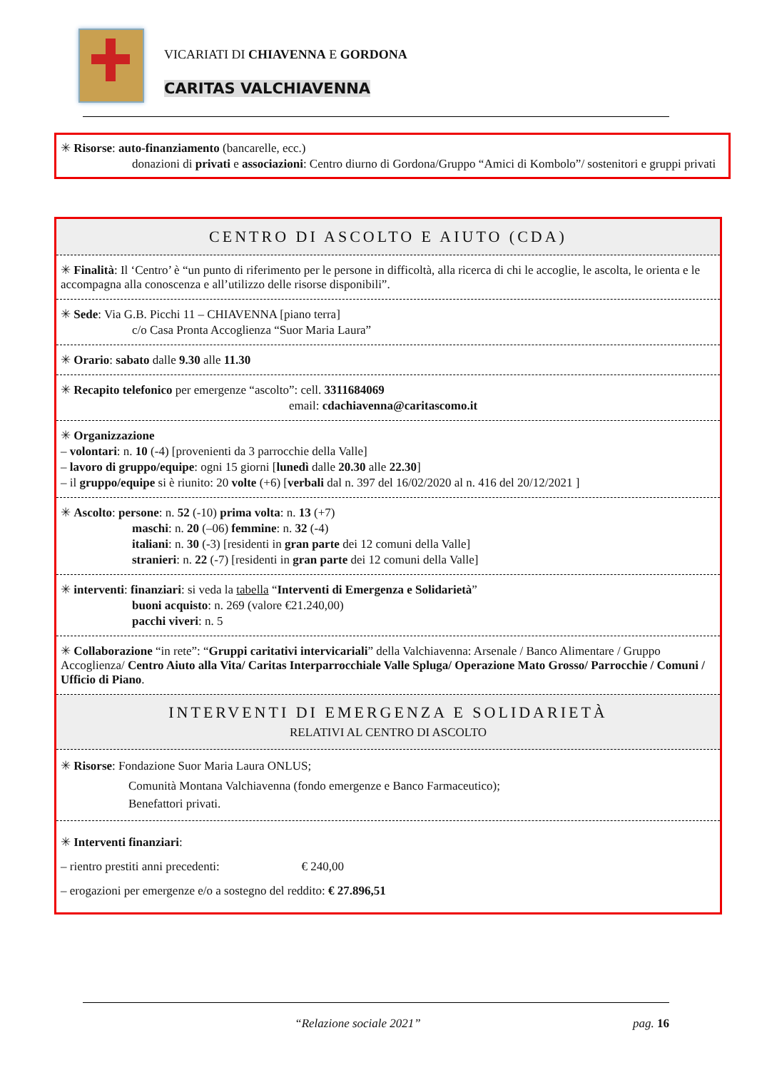VICARIATI DI CHIAVENNA E GORDONA
CARITAS VALCHIAVENNA
✳ Risorse: auto-finanziamento (bancarelle, ecc.)
donazioni di privati e associazioni: Centro diurno di Gordona/Gruppo “Amici di Kombolo”/ sostenitori e gruppi privati
CENTRO DI ASCOLTO E AIUTO (CDA)
✳ Finalità: Il ‘Centro’ è “un punto di riferimento per le persone in difficoltà, alla ricerca di chi le accoglie, le ascolta, le orienta e le accompagna alla conoscenza e all’utilizzo delle risorse disponibili”.
✳ Sede: Via G.B. Picchi 11 – CHIAVENNA [piano terra]
c/o Casa Pronta Accoglienza “Suor Maria Laura”
✳ Orario: sabato dalle 9.30 alle 11.30
✳ Recapito telefonico per emergenze “ascolto”: cell. 3311684069
email: cdachiavenna@caritascomo.it
✳ Organizzazione
– volontari: n. 10 (-4) [provenienti da 3 parrocchie della Valle]
– lavoro di gruppo/equipe: ogni 15 giorni [lunedì dalle 20.30 alle 22.30]
– il gruppo/equipe si è riunito: 20 volte (+6) [verbali dal n. 397 del 16/02/2020 al n. 416 del 20/12/2021 ]
✳ Ascolto: persone: n. 52 (-10) prima volta: n. 13 (+7)
maschi: n. 20 (–06) femmine: n. 32 (-4)
italiani: n. 30 (-3) [residenti in gran parte dei 12 comuni della Valle]
stranieri: n. 22 (-7) [residenti in gran parte dei 12 comuni della Valle]
✳ interventi: finanziari: si veda la tabella “Interventi di Emergenza e Solidarietà”
buoni acquisto: n. 269 (valore €21.240,00)
pacchi viveri: n. 5
✳ Collaborazione “in rete”: “Gruppi caritativi intervicariali” della Valchiavenna: Arsenale / Banco Alimentare / Gruppo Accoglienza/ Centro Aiuto alla Vita/ Caritas Interparrocchiale Valle Spluga/ Operazione Mato Grosso/ Parrocchie / Comuni / Ufficio di Piano.
INTERVENTI DI EMERGENZA E SOLIDARIETÀ
RELATIVI AL CENTRO DI ASCOLTO
✳ Risorse: Fondazione Suor Maria Laura ONLUS;
Comunità Montana Valchiavenna (fondo emergenze e Banco Farmaceutico);
Benefattori privati.
✳ Interventi finanziari:
– rientro prestiti anni precedenti: € 240,00
– erogazioni per emergenze e/o a sostegno del reddito: € 27.896,51
“Relazione sociale 2021” pag. 16